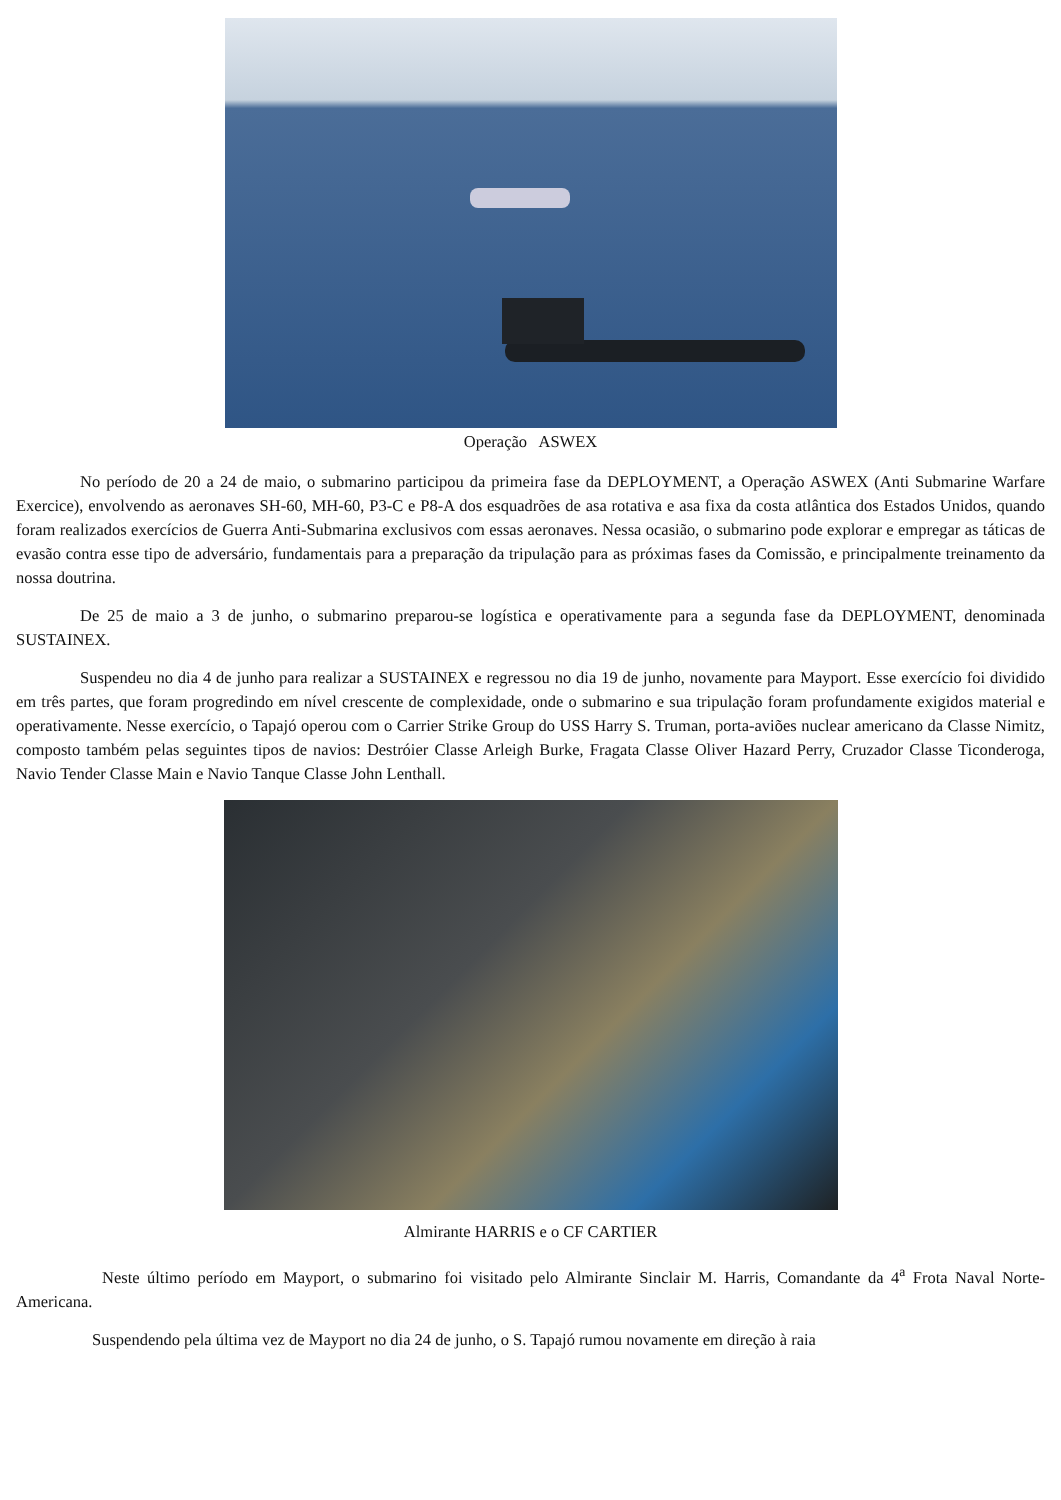Operação ASWEX
No período de 20 a 24 de maio, o submarino participou da primeira fase da DEPLOYMENT, a Operação ASWEX (Anti Submarine Warfare Exercice), envolvendo as aeronaves SH-60, MH-60, P3-C e P8-A dos esquadrões de asa rotativa e asa fixa da costa atlântica dos Estados Unidos, quando foram realizados exercícios de Guerra Anti-Submarina exclusivos com essas aeronaves. Nessa ocasião, o submarino pode explorar e empregar as táticas de evasão contra esse tipo de adversário, fundamentais para a preparação da tripulação para as próximas fases da Comissão, e principalmente treinamento da nossa doutrina.
De 25 de maio a 3 de junho, o submarino preparou-se logística e operativamente para a segunda fase da DEPLOYMENT, denominada SUSTAINEX.
Suspendeu no dia 4 de junho para realizar a SUSTAINEX e regressou no dia 19 de junho, novamente para Mayport. Esse exercício foi dividido em três partes, que foram progredindo em nível crescente de complexidade, onde o submarino e sua tripulação foram profundamente exigidos material e operativamente. Nesse exercício, o Tapajó operou com o Carrier Strike Group do USS Harry S. Truman, porta-aviões nuclear americano da Classe Nimitz, composto também pelas seguintes tipos de navios: Destróier Classe Arleigh Burke, Fragata Classe Oliver Hazard Perry, Cruzador Classe Ticonderoga, Navio Tender Classe Main e Navio Tanque Classe John Lenthall.
Almirante HARRIS e o CF CARTIER
Neste último período em Mayport, o submarino foi visitado pelo Almirante Sinclair M. Harris, Comandante da 4<sup>a</sup> Frota Naval Norte-Americana.
Suspendendo pela última vez de Mayport no dia 24 de junho, o S. Tapajó rumou novamente em direção à raia